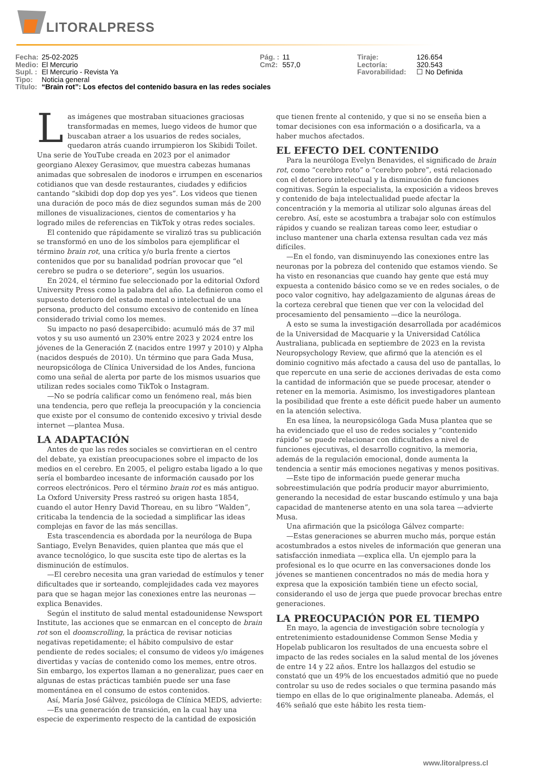LITORALPRESS
| Fecha: | 25-02-2025 | Pág. : | 11 | Tiraje: | 126.654 |
| Medio: | El Mercurio | Cm2: | 557,0 | Lectoría: | 320.543 |
| Supl. : | El Mercurio - Revista Ya | | | Favorabilidad: | ☐ No Definida |
| Tipo: | Noticia general | | | | |
| Título: | “Brain rot”: Los efectos del contenido basura en las redes sociales | | | | |
Las imágenes que mostraban situaciones graciosas transformadas en memes, luego videos de humor que buscaban atraer a los usuarios de redes sociales, quedaron atrás cuando irrumpieron los Skibidi Toilet. Una serie de YouTube creada en 2023 por el animador georgiano Alexey Gerasimov, que muestra cabezas humanas animadas que sobresalen de inodoros e irrumpen en escenarios cotidianos que van desde restaurantes, ciudades y edificios cantando “skibidi dop dop dop yes yes”. Los videos que tienen una duración de poco más de diez segundos suman más de 200 millones de visualizaciones, cientos de comentarios y ha logrado miles de referencias en TikTok y otras redes sociales.
El contenido que rápidamente se viralizó tras su publicación se transformó en uno de los símbolos para ejemplificar el término brain rot, una crítica y/o burla frente a ciertos contenidos que por su banalidad podrían provocar que “el cerebro se pudra o se deteriore”, según los usuarios.
En 2024, el término fue seleccionado por la editorial Oxford University Press como la palabra del año. La definieron como el supuesto deterioro del estado mental o intelectual de una persona, producto del consumo excesivo de contenido en línea considerado trivial como los memes.
Su impacto no pasó desapercibido: acumuló más de 37 mil votos y su uso aumentó un 230% entre 2023 y 2024 entre los jóvenes de la Generación Z (nacidos entre 1997 y 2010) y Alpha (nacidos después de 2010). Un término que para Gada Musa, neuropsicóloga de Clínica Universidad de los Andes, funciona como una señal de alerta por parte de los mismos usuarios que utilizan redes sociales como TikTok o Instagram.
—No se podría calificar como un fenómeno real, más bien una tendencia, pero que refleja la preocupación y la conciencia que existe por el consumo de contenido excesivo y trivial desde internet —plantea Musa.
LA ADAPTACIÓN
Antes de que las redes sociales se convirtieran en el centro del debate, ya existían preocupaciones sobre el impacto de los medios en el cerebro. En 2005, el peligro estaba ligado a lo que sería el bombardeo incesante de información causado por los correos electrónicos. Pero el término brain rot es más antiguo. La Oxford University Press rastreó su origen hasta 1854, cuando el autor Henry David Thoreau, en su libro “Walden”, criticaba la tendencia de la sociedad a simplificar las ideas complejas en favor de las más sencillas.
Esta trascendencia es abordada por la neuróloga de Bupa Santiago, Evelyn Benavides, quien plantea que más que el avance tecnológico, lo que suscita este tipo de alertas es la disminución de estímulos.
—El cerebro necesita una gran variedad de estímulos y tener dificultades que ir sorteando, complejidades cada vez mayores para que se hagan mejor las conexiones entre las neuronas —explica Benavides.
Según el instituto de salud mental estadounidense Newsport Institute, las acciones que se enmarcan en el concepto de brain rot son el doomscrolling, la práctica de revisar noticias negativas repetidamente; el hábito compulsivo de estar pendiente de redes sociales; el consumo de videos y/o imágenes divertidas y vacías de contenido como los memes, entre otros. Sin embargo, los expertos llaman a no generalizar, pues caer en algunas de estas prácticas también puede ser una fase momentánea en el consumo de estos contenidos.
Así, María José Gálvez, psicóloga de Clínica MEDS, advierte:
—Es una generación de transición, en la cual hay una especie de experimento respecto de la cantidad de exposición que tienen frente al contenido, y que si no se enseña bien a tomar decisiones con esa información o a dosificarla, va a haber muchos afectados.
EL EFECTO DEL CONTENIDO
Para la neuróloga Evelyn Benavides, el significado de brain rot, como “cerebro roto” o “cerebro pobre”, está relacionado con el deterioro intelectual y la disminución de funciones cognitivas. Según la especialista, la exposición a videos breves y contenido de baja intelectualidad puede afectar la concentración y la memoria al utilizar solo algunas áreas del cerebro. Así, este se acostumbra a trabajar solo con estímulos rápidos y cuando se realizan tareas como leer, estudiar o incluso mantener una charla extensa resultan cada vez más difíciles.
—En el fondo, van disminuyendo las conexiones entre las neuronas por la pobreza del contenido que estamos viendo. Se ha visto en resonancias que cuando hay gente que está muy expuesta a contenido básico como se ve en redes sociales, o de poco valor cognitivo, hay adelgazamiento de algunas áreas de la corteza cerebral que tienen que ver con la velocidad del procesamiento del pensamiento —dice la neuróloga.
A esto se suma la investigación desarrollada por académicos de la Universidad de Macquarie y la Universidad Católica Australiana, publicada en septiembre de 2023 en la revista Neuropsychology Review, que afirmó que la atención es el dominio cognitivo más afectado a causa del uso de pantallas, lo que repercute en una serie de acciones derivadas de esta como la cantidad de información que se puede procesar, atender o retener en la memoria. Asimismo, los investigadores plantean la posibilidad que frente a este déficit puede haber un aumento en la atención selectiva.
En esa línea, la neuropsicóloga Gada Musa plantea que se ha evidenciado que el uso de redes sociales y “contenido rápido” se puede relacionar con dificultades a nivel de funciones ejecutivas, el desarrollo cognitivo, la memoria, además de la regulación emocional, donde aumenta la tendencia a sentir más emociones negativas y menos positivas.
—Este tipo de información puede generar mucha sobreestimulación que podría producir mayor aburrimiento, generando la necesidad de estar buscando estímulo y una baja capacidad de mantenerse atento en una sola tarea —advierte Musa.
Una afirmación que la psicóloga Gálvez comparte:
—Estas generaciones se aburren mucho más, porque están acostumbrados a estos niveles de información que generan una satisfacción inmediata —explica ella. Un ejemplo para la profesional es lo que ocurre en las conversaciones donde los jóvenes se mantienen concentrados no más de media hora y expresa que la exposición también tiene un efecto social, considerando el uso de jerga que puede provocar brechas entre generaciones.
LA PREOCUPACIÓN POR EL TIEMPO
En mayo, la agencia de investigación sobre tecnología y entretenimiento estadounidense Common Sense Media y Hopelab publicaron los resultados de una encuesta sobre el impacto de las redes sociales en la salud mental de los jóvenes de entre 14 y 22 años. Entre los hallazgos del estudio se constató que un 49% de los encuestados admitió que no puede controlar su uso de redes sociales o que termina pasando más tiempo en ellas de lo que originalmente planeaba. Además, el 46% señaló que este hábito les resta tiem-
www.litoralpress.cl